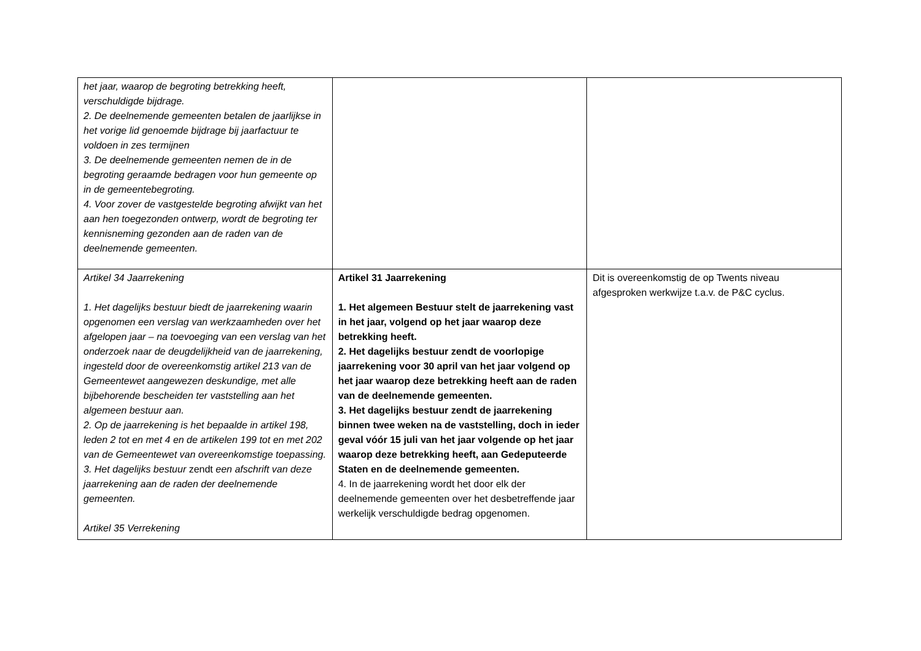| het jaar, waarop de begroting betrekking heeft, verschuldigde bijdrage. 2. De deelnemende gemeenten betalen de jaarlijkse in het vorige lid genoemde bijdrage bij jaarfactuur te voldoen in zes termijnen 3. De deelnemende gemeenten nemen de in de begroting geraamde bedragen voor hun gemeente op in de gemeentebegroting. 4. Voor zover de vastgestelde begroting afwijkt van het aan hen toegezonden ontwerp, wordt de begroting ter kennisneming gezonden aan de raden van de deelnemende gemeenten. | | |
| Artikel 34 Jaarrekening 1. Het dagelijks bestuur biedt de jaarrekening waarin opgenomen een verslag van werkzaamheden over het afgelopen jaar – na toevoeging van een verslag van het onderzoek naar de deugdelijkheid van de jaarrekening, ingesteld door de overeenkomstig artikel 213 van de Gemeentewet aangewezen deskundige, met alle bijbehorende bescheiden ter vaststelling aan het algemeen bestuur aan. 2. Op de jaarrekening is het bepaalde in artikel 198, leden 2 tot en met 4 en de artikelen 199 tot en met 202 van de Gemeentewet van overeenkomstige toepassing. 3. Het dagelijks bestuur zendt een afschrift van deze jaarrekening aan de raden der deelnemende gemeenten. Artikel 35 Verrekening | Artikel 31 Jaarrekening 1. Het algemeen Bestuur stelt de jaarrekening vast in het jaar, volgend op het jaar waarop deze betrekking heeft. 2. Het dagelijks bestuur zendt de voorlopige jaarrekening voor 30 april van het jaar volgend op het jaar waarop deze betrekking heeft aan de raden van de deelnemende gemeenten. 3. Het dagelijks bestuur zendt de jaarrekening binnen twee weken na de vaststelling, doch in ieder geval vóór 15 juli van het jaar volgende op het jaar waarop deze betrekking heeft, aan Gedeputeerde Staten en de deelnemende gemeenten. 4. In de jaarrekening wordt het door elk der deelnemende gemeenten over het desbetreffende jaar werkelijk verschuldigde bedrag opgenomen. | Dit is overeenkomstig de op Twents niveau afgesproken werkwijze t.a.v. de P&C cyclus. |